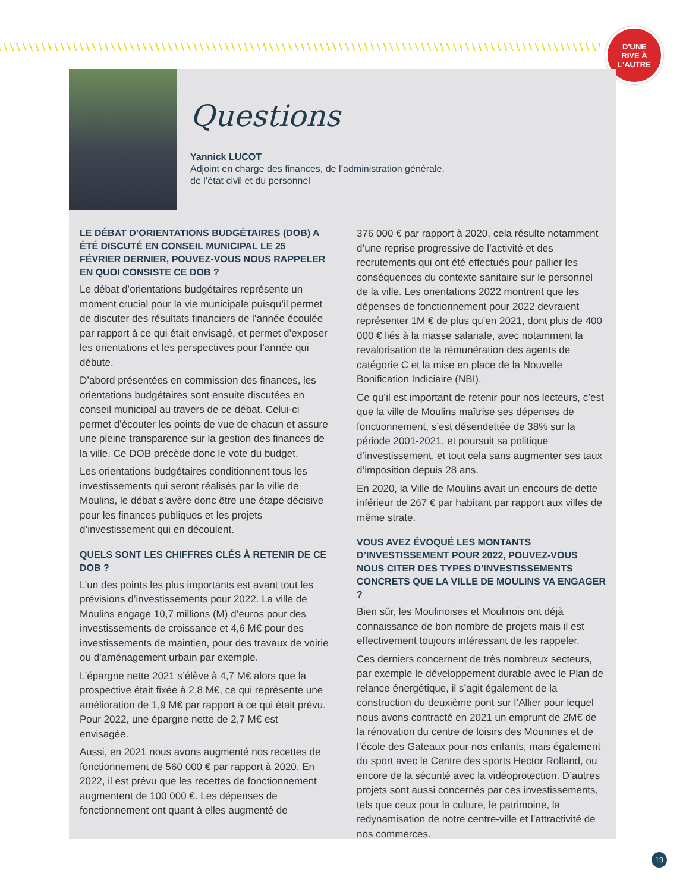D'UNE
RIVE À
L'AUTRE
Questions
Yannick LUCOT
Adjoint en charge des finances, de l’administration générale,
de l’état civil et du personnel
LE DÉBAT D’ORIENTATIONS BUDGÉTAIRES (DOB) A ÉTÉ DISCUTÉ EN CONSEIL MUNICIPAL LE 25 FÉVRIER DERNIER, POUVEZ-VOUS NOUS RAPPELER EN QUOI CONSISTE CE DOB ?
Le débat d’orientations budgétaires représente un moment crucial pour la vie municipale puisqu’il permet de discuter des résultats financiers de l’année écoulée par rapport à ce qui était envisagé, et permet d’exposer les orientations et les perspectives pour l’année qui débute.
D’abord présentées en commission des finances, les orientations budgétaires sont ensuite discutées en conseil municipal au travers de ce débat. Celui-ci permet d’écouter les points de vue de chacun et assure une pleine transparence sur la gestion des finances de la ville. Ce DOB précède donc le vote du budget.
Les orientations budgétaires conditionnent tous les investissements qui seront réalisés par la ville de Moulins, le débat s’avère donc être une étape décisive pour les finances publiques et les projets d’investissement qui en découlent.
QUELS SONT LES CHIFFRES CLÉS À RETENIR DE CE DOB ?
L’un des points les plus importants est avant tout les prévisions d’investissements pour 2022. La ville de Moulins engage 10,7 millions (M) d’euros pour des investissements de croissance et 4,6 M€ pour des investissements de maintien, pour des travaux de voirie ou d’aménagement urbain par exemple.
L’épargne nette 2021 s’élève à 4,7 M€ alors que la prospective était fixée à 2,8 M€, ce qui représente une amélioration de 1,9 M€ par rapport à ce qui était prévu. Pour 2022, une épargne nette de 2,7 M€ est envisagée.
Aussi, en 2021 nous avons augmenté nos recettes de fonctionnement de 560 000 € par rapport à 2020. En 2022, il est prévu que les recettes de fonctionnement augmentent de 100 000 €. Les dépenses de fonctionnement ont quant à elles augmenté de
376 000 € par rapport à 2020, cela résulte notamment d’une reprise progressive de l’activité et des recrutements qui ont été effectués pour pallier les conséquences du contexte sanitaire sur le personnel de la ville. Les orientations 2022 montrent que les dépenses de fonctionnement pour 2022 devraient représenter 1M € de plus qu’en 2021, dont plus de 400 000 € liés à la masse salariale, avec notamment la revalorisation de la rémunération des agents de catégorie C et la mise en place de la Nouvelle Bonification Indiciaire (NBI).
Ce qu’il est important de retenir pour nos lecteurs, c’est que la ville de Moulins maîtrise ses dépenses de fonctionnement, s’est désendettée de 38% sur la période 2001-2021, et poursuit sa politique d’investissement, et tout cela sans augmenter ses taux d’imposition depuis 28 ans.
En 2020, la Ville de Moulins avait un encours de dette inférieur de 267 € par habitant par rapport aux villes de même strate.
VOUS AVEZ ÉVOQUÉ LES MONTANTS D’INVESTISSEMENT POUR 2022, POUVEZ-VOUS NOUS CITER DES TYPES D’INVESTISSEMENTS CONCRETS QUE LA VILLE DE MOULINS VA ENGAGER ?
Bien sûr, les Moulinoises et Moulinois ont déjà connaissance de bon nombre de projets mais il est effectivement toujours intéressant de les rappeler.
Ces derniers concernent de très nombreux secteurs, par exemple le développement durable avec le Plan de relance énergétique, il s’agit également de la construction du deuxième pont sur l’Allier pour lequel nous avons contracté en 2021 un emprunt de 2M€ de la rénovation du centre de loisirs des Mounines et de l’école des Gateaux pour nos enfants, mais également du sport avec le Centre des sports Hector Rolland, ou encore de la sécurité avec la vidéoprotection. D’autres projets sont aussi concernés par ces investissements, tels que ceux pour la culture, le patrimoine, la redynamisation de notre centre-ville et l’attractivité de nos commerces.
19